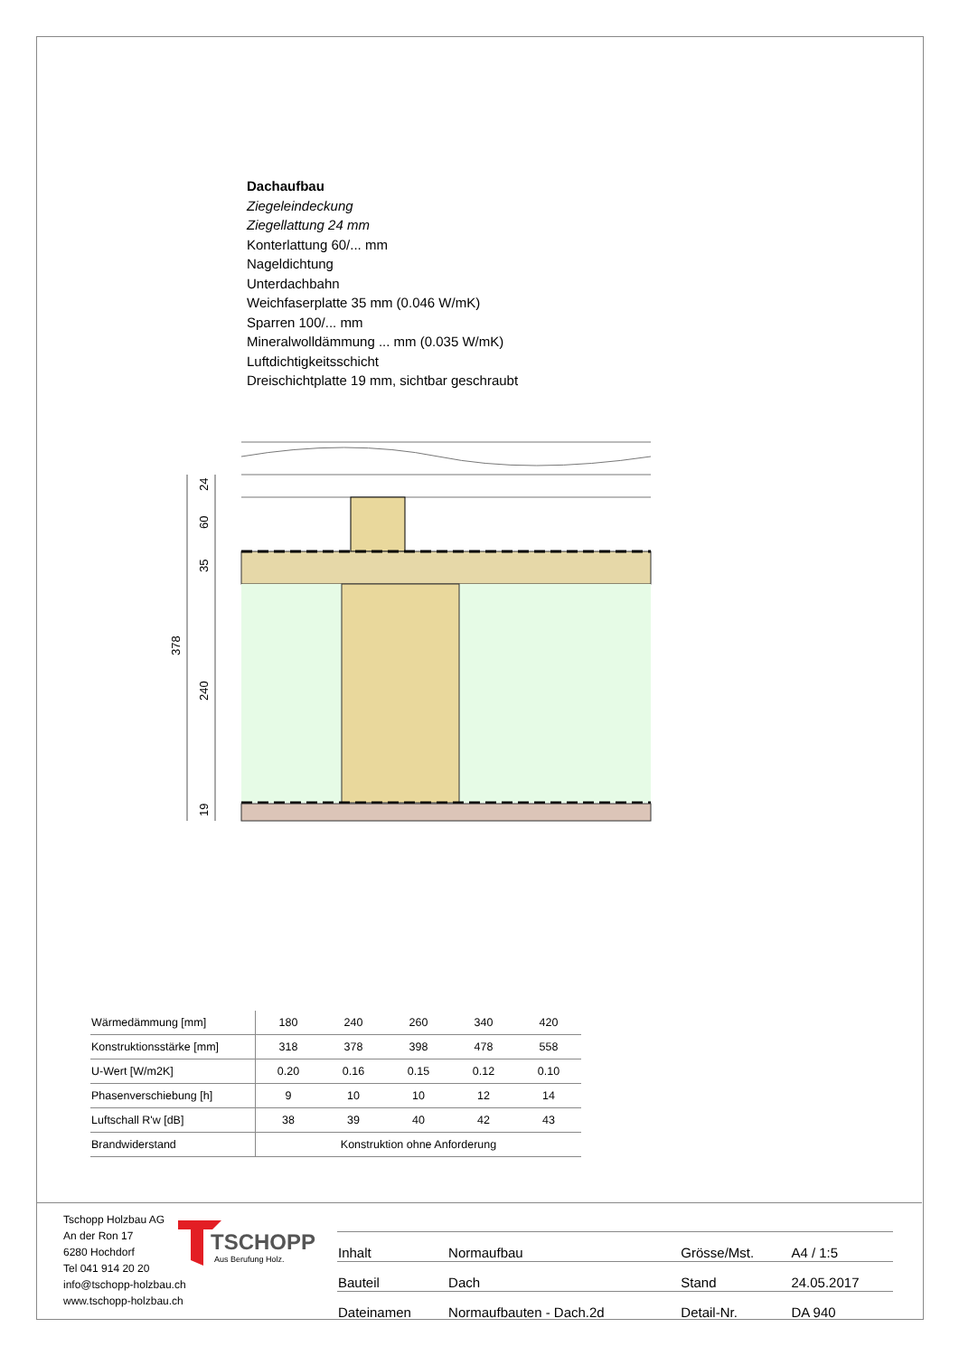Dachaufbau
Ziegeleindeckung
Ziegellattung 24 mm
Konterlattung 60/... mm
Nageldichtung
Unterdachbahn
Weichfaserplatte 35 mm (0.046 W/mK)
Sparren 100/... mm
Mineralwolldämmung ... mm (0.035 W/mK)
Luftdichtigkeitsschicht
Dreischichtplatte 19 mm, sichtbar geschraubt
24
60
35
240
19
378
| Wärmedämmung [mm] | 180 | 240 | 260 | 340 | 420 |
| Konstruktionsstärke [mm] | 318 | 378 | 398 | 478 | 558 |
| U-Wert [W/m2K] | 0.20 | 0.16 | 0.15 | 0.12 | 0.10 |
| Phasenverschiebung [h] | 9 | 10 | 10 | 12 | 14 |
| Luftschall R'w [dB] | 38 | 39 | 40 | 42 | 43 |
| Brandwiderstand | Konstruktion ohne Anforderung | | | | |
Tschopp Holzbau AG
An der Ron 17
6280 Hochdorf
Tel 041 914 20 20
info@tschopp-holzbau.ch
www.tschopp-holzbau.ch
TSCHOPP
Aus Berufung Holz.
| Inhalt | Normaufbau | Grösse/Mst. | A4 / 1:5 |
| Bauteil | Dach | Stand | 24.05.2017 |
| Dateinamen | Normaufbauten - Dach.2d | Detail-Nr. | DA 940 |